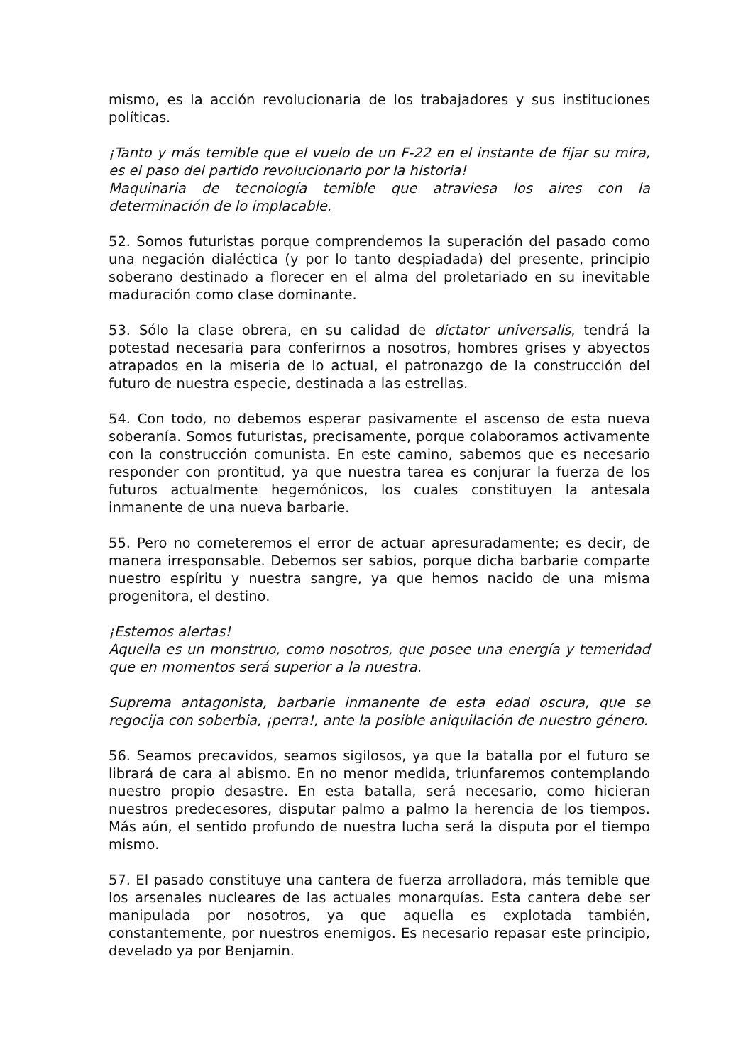mismo, es la acción revolucionaria de los trabajadores y sus instituciones políticas.
¡Tanto y más temible que el vuelo de un F-22 en el instante de fijar su mira, es el paso del partido revolucionario por la historia!
Maquinaria de tecnología temible que atraviesa los aires con la determinación de lo implacable.
52. Somos futuristas porque comprendemos la superación del pasado como una negación dialéctica (y por lo tanto despiadada) del presente, principio soberano destinado a florecer en el alma del proletariado en su inevitable maduración como clase dominante.
53. Sólo la clase obrera, en su calidad de dictator universalis, tendrá la potestad necesaria para conferirnos a nosotros, hombres grises y abyectos atrapados en la miseria de lo actual, el patronazgo de la construcción del futuro de nuestra especie, destinada a las estrellas.
54. Con todo, no debemos esperar pasivamente el ascenso de esta nueva soberanía. Somos futuristas, precisamente, porque colaboramos activamente con la construcción comunista. En este camino, sabemos que es necesario responder con prontitud, ya que nuestra tarea es conjurar la fuerza de los futuros actualmente hegemónicos, los cuales constituyen la antesala inmanente de una nueva barbarie.
55. Pero no cometeremos el error de actuar apresuradamente; es decir, de manera irresponsable. Debemos ser sabios, porque dicha barbarie comparte nuestro espíritu y nuestra sangre, ya que hemos nacido de una misma progenitora, el destino.
¡Estemos alertas!
Aquella es un monstruo, como nosotros, que posee una energía y temeridad que en momentos será superior a la nuestra.
Suprema antagonista, barbarie inmanente de esta edad oscura, que se regocija con soberbia, ¡perra!, ante la posible aniquilación de nuestro género.
56. Seamos precavidos, seamos sigilosos, ya que la batalla por el futuro se librará de cara al abismo. En no menor medida, triunfaremos contemplando nuestro propio desastre. En esta batalla, será necesario, como hicieran nuestros predecesores, disputar palmo a palmo la herencia de los tiempos. Más aún, el sentido profundo de nuestra lucha será la disputa por el tiempo mismo.
57. El pasado constituye una cantera de fuerza arrolladora, más temible que los arsenales nucleares de las actuales monarquías. Esta cantera debe ser manipulada por nosotros, ya que aquella es explotada también, constantemente, por nuestros enemigos. Es necesario repasar este principio, develado ya por Benjamin.